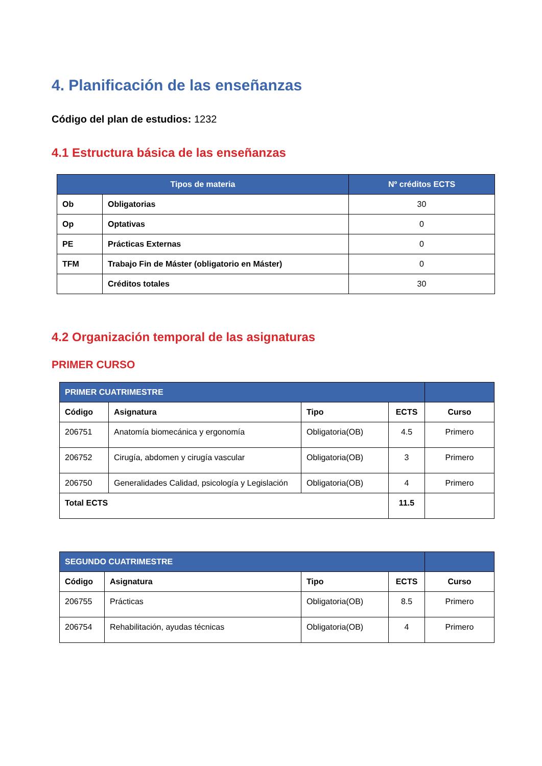4. Planificación de las enseñanzas
Código del plan de estudios: 1232
4.1 Estructura básica de las enseñanzas
| Tipos de materia | | Nº créditos ECTS |
| --- | --- | --- |
| Ob | Obligatorias | 30 |
| Op | Optativas | 0 |
| PE | Prácticas Externas | 0 |
| TFM | Trabajo Fin de Máster (obligatorio en Máster) | 0 |
| | Créditos totales | 30 |
4.2 Organización temporal de las asignaturas
PRIMER CURSO
| PRIMER CUATRIMESTRE | | | | |
| --- | --- | --- | --- | --- |
| Código | Asignatura | Tipo | ECTS | Curso |
| 206751 | Anatomía biomecánica y ergonomía | Obligatoria(OB) | 4.5 | Primero |
| 206752 | Cirugía, abdomen y cirugía vascular | Obligatoria(OB) | 3 | Primero |
| 206750 | Generalidades Calidad, psicología y Legislación | Obligatoria(OB) | 4 | Primero |
| Total ECTS | | | 11.5 | |
| SEGUNDO CUATRIMESTRE | | | | |
| --- | --- | --- | --- | --- |
| Código | Asignatura | Tipo | ECTS | Curso |
| 206755 | Prácticas | Obligatoria(OB) | 8.5 | Primero |
| 206754 | Rehabilitación, ayudas técnicas | Obligatoria(OB) | 4 | Primero |